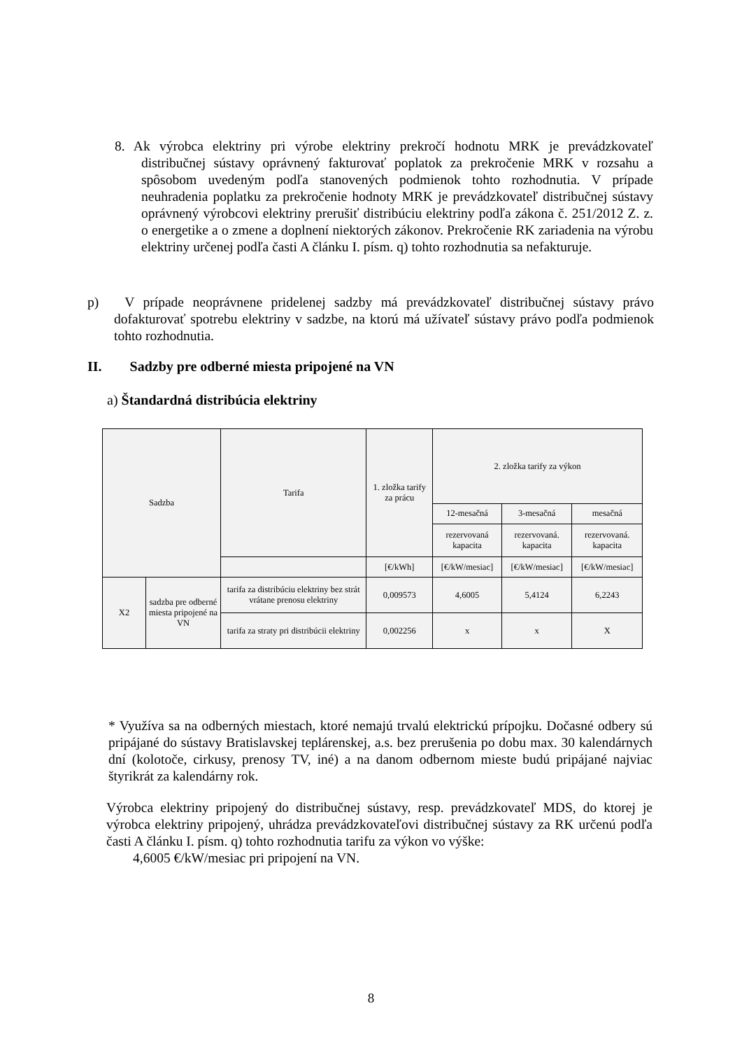8. Ak výrobca elektriny pri výrobe elektriny prekročí hodnotu MRK je prevádzkovateľ distribučnej sústavy oprávnený fakturovať poplatok za prekročenie MRK v rozsahu a spôsobom uvedeným podľa stanovených podmienok tohto rozhodnutia. V prípade neuhradenia poplatku za prekročenie hodnoty MRK je prevádzkovateľ distribučnej sústavy oprávnený výrobcovi elektriny prerušiť distribúciu elektriny podľa zákona č. 251/2012 Z. z. o energetike a o zmene a doplnení niektorých zákonov. Prekročenie RK zariadenia na výrobu elektriny určenej podľa časti A článku I. písm. q) tohto rozhodnutia sa nefakturuje.
p) V prípade neoprávnene pridelenej sadzby má prevádzkovateľ distribučnej sústavy právo dofakturovať spotrebu elektriny v sadzbe, na ktorú má užívateľ sústavy právo podľa podmienok tohto rozhodnutia.
II. Sadzby pre odberné miesta pripojené na VN
a) Štandardná distribúcia elektriny
| Sadzba | | Tarifa | 1. zložka tarify za prácu | 2. zložka tarify za výkon | | |
| --- | --- | --- | --- | --- | --- | --- |
| | | | | 12-mesačná | 3-mesačná | mesačná |
| | | | | rezervovaná kapacita | rezervovaná. kapacita | rezervovaná. kapacita |
| | | | [€/kWh] | [€/kW/mesiac] | [€/kW/mesiac] | [€/kW/mesiac] |
| X2 | sadzba pre odberné miesta pripojené na VN | tarifa za distribúciu elektriny bez strát vrátane prenosu elektriny | 0,009573 | 4,6005 | 5,4124 | 6,2243 |
| | | tarifa za straty pri distribúcii elektriny | 0,002256 | x | x | X |
* Využíva sa na odberných miestach, ktoré nemajú trvalú elektrickú prípojku. Dočasné odbery sú pripájané do sústavy Bratislavskej teplárenskej, a.s. bez prerušenia po dobu max. 30 kalendárnych dní (kolotoče, cirkusy, prenosy TV, iné) a na danom odbernom mieste budú pripájané najviac štyrikrát za kalendárny rok.
Výrobca elektriny pripojený do distribučnej sústavy, resp. prevádzkovateľ MDS, do ktorej je výrobca elektriny pripojený, uhrádza prevádzkovateľovi distribučnej sústavy za RK určenú podľa časti A článku I. písm. q) tohto rozhodnutia tarifu za výkon vo výške:
4,6005 €/kW/mesiac pri pripojení na VN.
8